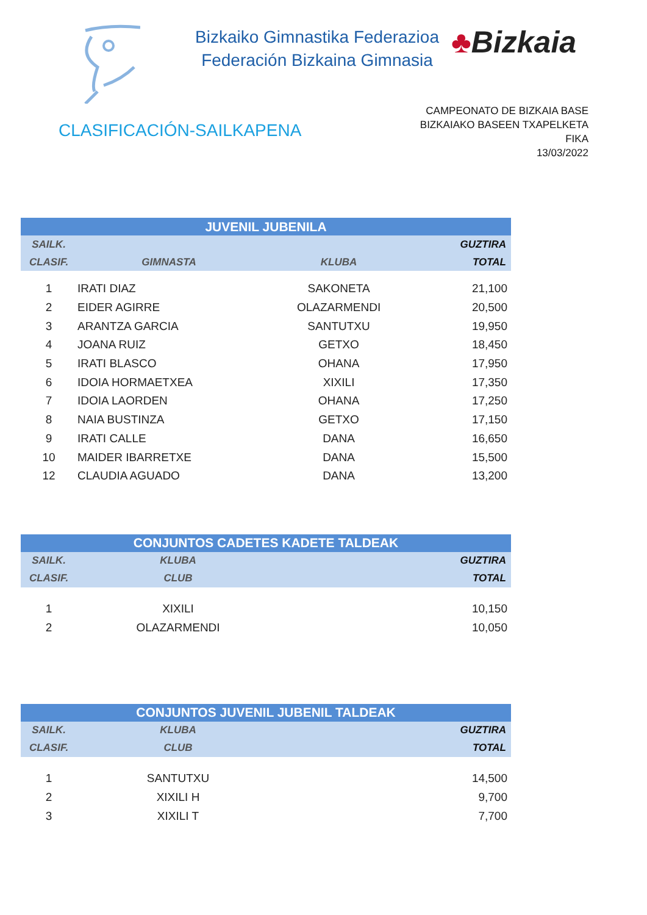Bizkaiko Gimnastika Federazioa
Federación Bizkaina Gimnasia
♣Bizkaia
CLASIFICACIÓN-SAILKAPENA
CAMPEONATO DE BIZKAIA BASE
BIZKAIAKO BASEEN TXAPELKETA
FIKA
13/03/2022
| JUVENIL JUBENILA | | | |
| --- | --- | --- | --- |
| SAILK. | | | GUZTIRA |
| CLASIF. | GIMNASTA | KLUBA | TOTAL |
| 1 | IRATI DIAZ | SAKONETA | 21,100 |
| 2 | EIDER AGIRRE | OLAZARMENDI | 20,500 |
| 3 | ARANTZA GARCIA | SANTUTXU | 19,950 |
| 4 | JOANA RUIZ | GETXO | 18,450 |
| 5 | IRATI BLASCO | OHANA | 17,950 |
| 6 | IDOIA HORMAETXEA | XIXILI | 17,350 |
| 7 | IDOIA LAORDEN | OHANA | 17,250 |
| 8 | NAIA BUSTINZA | GETXO | 17,150 |
| 9 | IRATI CALLE | DANA | 16,650 |
| 10 | MAIDER IBARRETXE | DANA | 15,500 |
| 12 | CLAUDIA AGUADO | DANA | 13,200 |
| CONJUNTOS CADETES KADETE TALDEAK | | |
| --- | --- | --- |
| SAILK. | KLUBA | GUZTIRA |
| CLASIF. | CLUB | TOTAL |
| 1 | XIXILI | 10,150 |
| 2 | OLAZARMENDI | 10,050 |
| CONJUNTOS JUVENIL JUBENIL TALDEAK | | |
| --- | --- | --- |
| SAILK. | KLUBA | GUZTIRA |
| CLASIF. | CLUB | TOTAL |
| 1 | SANTUTXU | 14,500 |
| 2 | XIXILI H | 9,700 |
| 3 | XIXILI T | 7,700 |